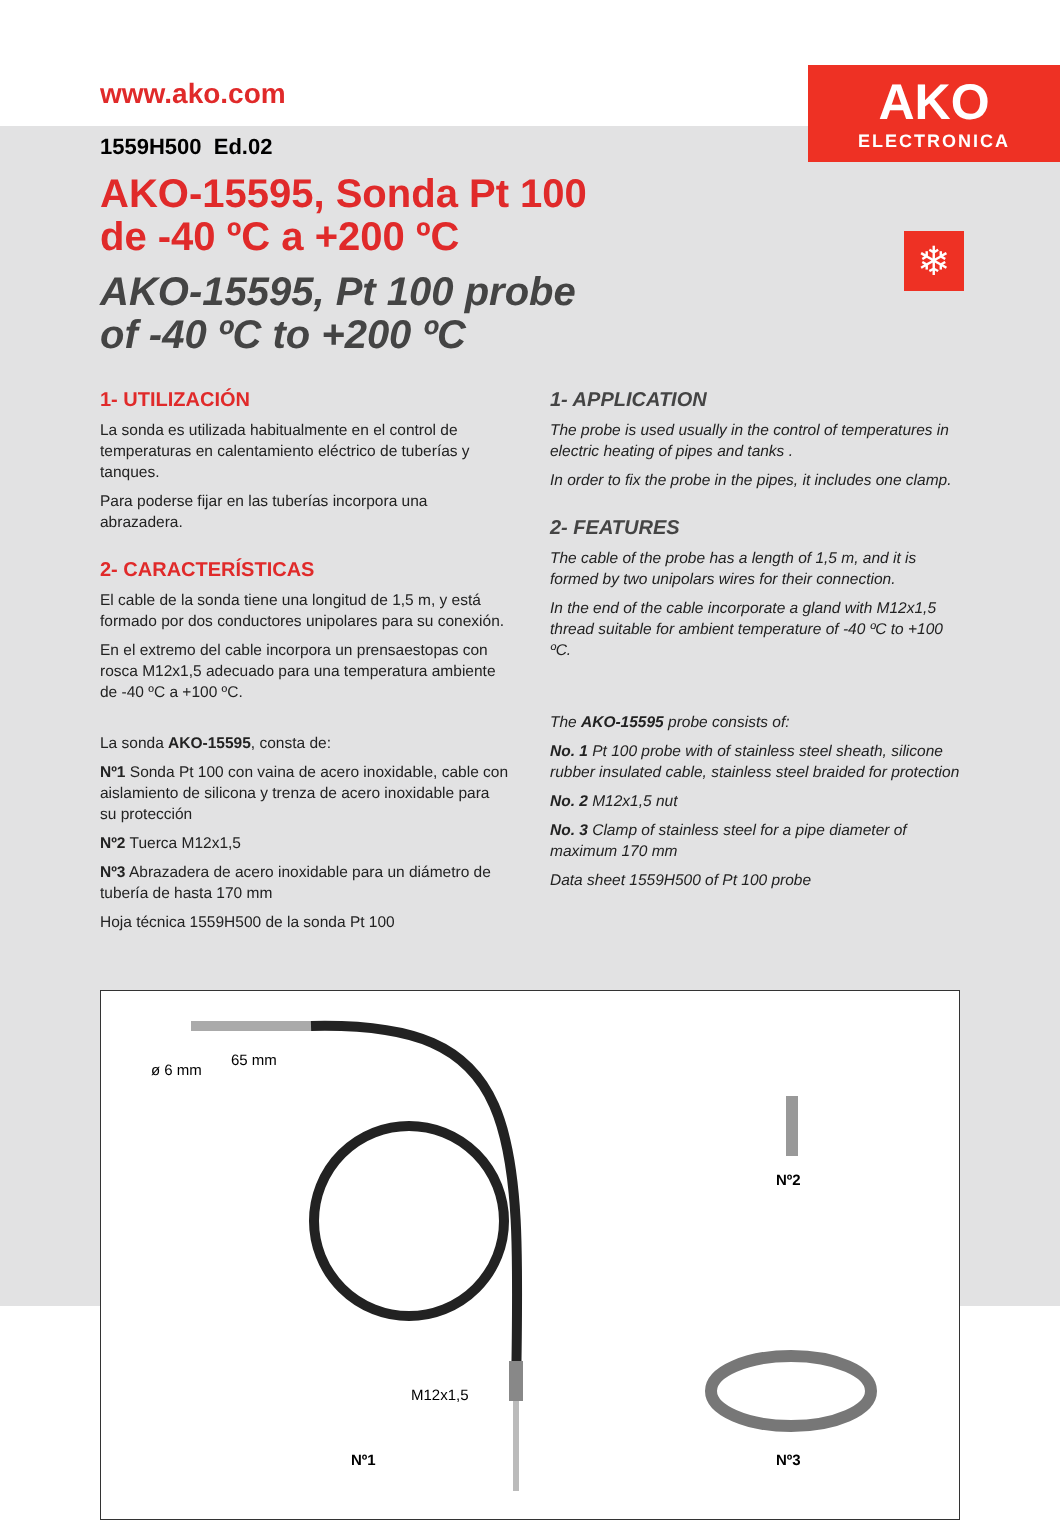AKO
ELECTRONICA
❄
www.ako.com
1559H500 Ed.02
AKO-15595, Sonda Pt 100
de -40 ºC a +200 ºC
AKO-15595, Pt 100 probe
of -40 ºC to +200 ºC
1- UTILIZACIÓN
La sonda es utilizada habitualmente en el control de temperaturas en calentamiento eléctrico de tuberías y tanques.
Para poderse fijar en las tuberías incorpora una abrazadera.
2- CARACTERÍSTICAS
El cable de la sonda tiene una longitud de 1,5 m, y está formado por dos conductores unipolares para su conexión.
En el extremo del cable incorpora un prensaestopas con rosca M12x1,5 adecuado para una temperatura ambiente de -40 ºC a +100 ºC.
La sonda AKO-15595, consta de:
Nº1 Sonda Pt 100 con vaina de acero inoxidable, cable con aislamiento de silicona y trenza de acero inoxidable para su protección
Nº2 Tuerca M12x1,5
Nº3 Abrazadera de acero inoxidable para un diámetro de tubería de hasta 170 mm
Hoja técnica 1559H500 de la sonda Pt 100
1- APPLICATION
The probe is used usually in the control of temperatures in electric heating of pipes and tanks .
In order to fix the probe in the pipes, it includes one clamp.
2- FEATURES
The cable of the probe has a length of 1,5 m, and it is formed by two unipolars wires for their connection.
In the end of the cable incorporate a gland with M12x1,5 thread suitable for ambient temperature of -40 ºC to +100 ºC.
The AKO-15595 probe consists of:
No. 1 Pt 100 probe with of stainless steel sheath, silicone rubber insulated cable, stainless steel braided for protection
No. 2 M12x1,5 nut
No. 3 Clamp of stainless steel for a pipe diameter of maximum 170 mm
Data sheet 1559H500 of Pt 100 probe
65 mm
ø 6 mm
M12x1,5
Nº1
Nº2
Nº3